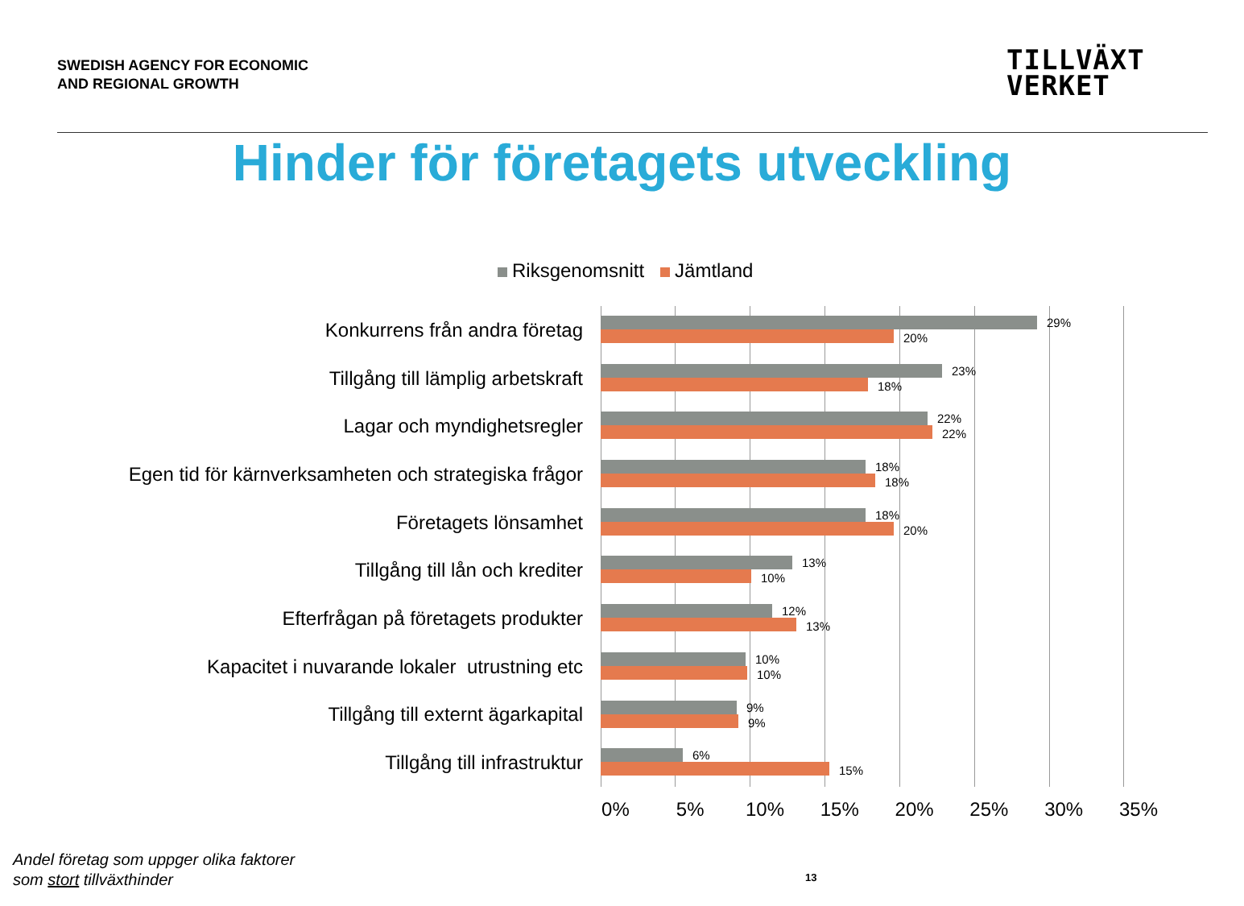SWEDISH AGENCY FOR ECONOMIC
AND REGIONAL GROWTH
TILLVÄXT
VERKET
Hinder för företagets utveckling
Riksgenomsnitt Jämtland
Konkurrens från andra företag
29%
20%
Tillgång till lämplig arbetskraft
23%
18%
Lagar och myndighetsregler
22%
22%
Egen tid för kärnverksamheten och strategiska frågor
18%
18%
Företagets lönsamhet
18%
20%
Tillgång till lån och krediter
13%
10%
Efterfrågan på företagets produkter
12%
13%
Kapacitet i nuvarande lokaler utrustning etc
10%
10%
Tillgång till externt ägarkapital
9%
9%
Tillgång till infrastruktur
6%
15%
0% 5% 10% 15% 20% 25% 30% 35%
Andel företag som uppger olika faktorer
som stort tillväxthinder
13